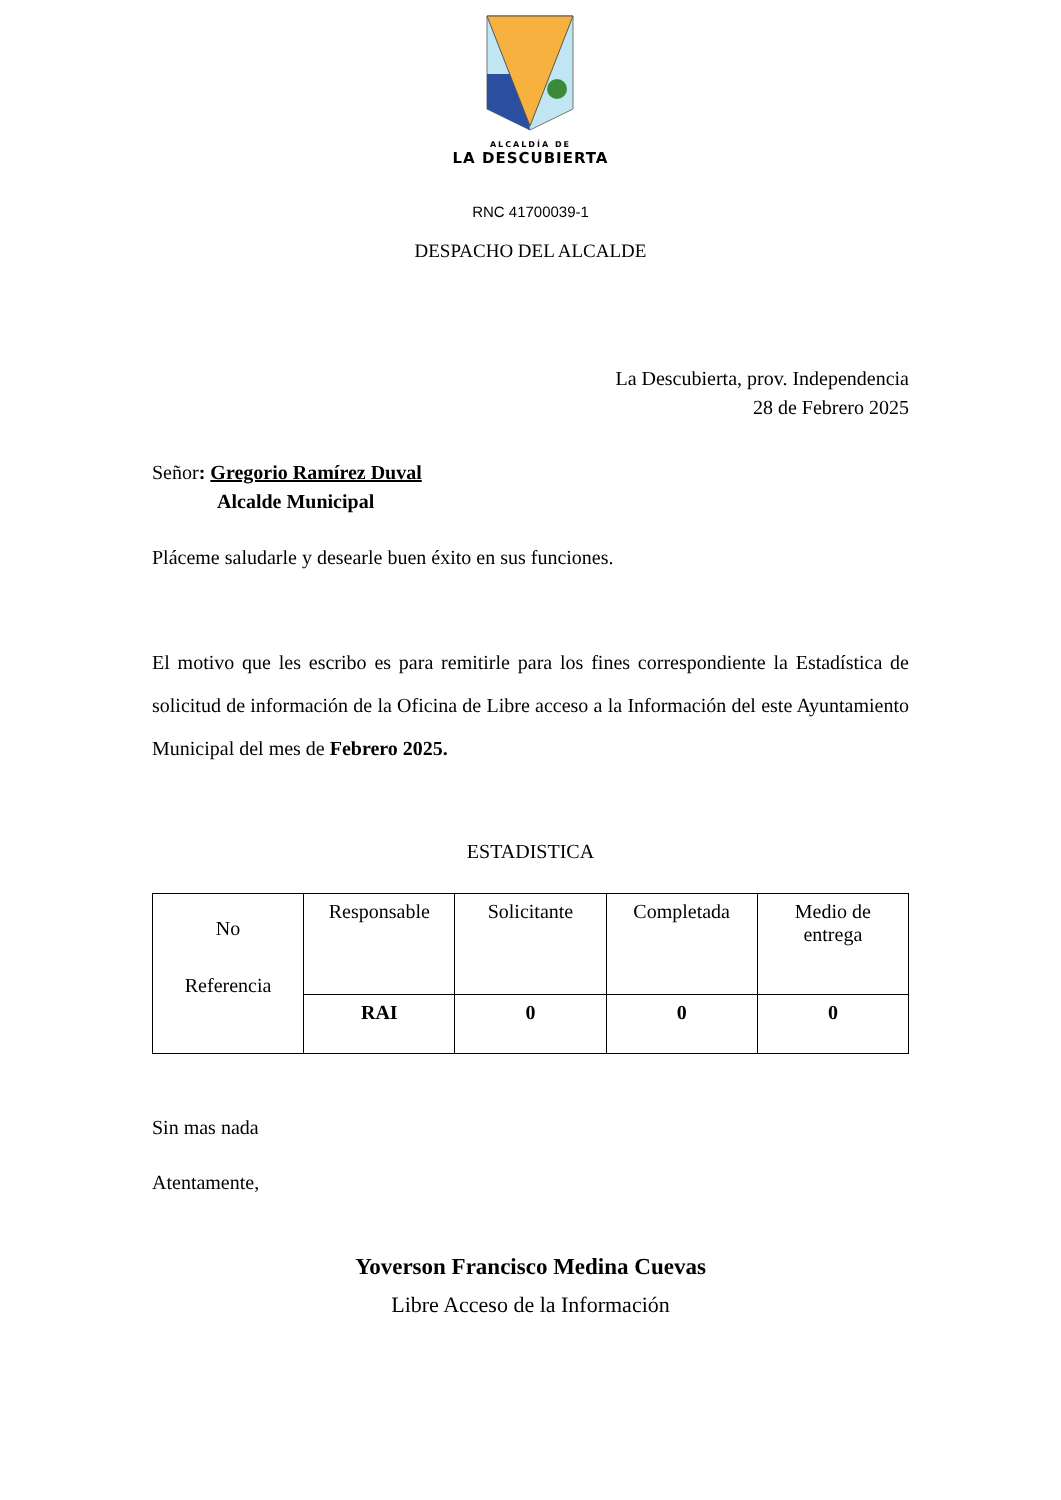ALCALDÍA DE
LA DESCUBIERTA
RNC 41700039-1
DESPACHO DEL ALCALDE
La Descubierta, prov. Independencia
28 de Febrero 2025
Señor: Gregorio Ramírez Duval
Alcalde Municipal
Pláceme saludarle y desearle buen éxito en sus funciones.
El motivo que les escribo es para remitirle para los fines correspondiente la Estadística de solicitud de información de la Oficina de Libre acceso a la Información del este Ayuntamiento Municipal del mes de Febrero 2025.
ESTADISTICA
| No Referencia | Responsable | Solicitante | Completada | Medio de entrega |
| | RAI | 0 | 0 | 0 |
Sin mas nada
Atentamente,
Yoverson Francisco Medina Cuevas
Libre Acceso de la Información